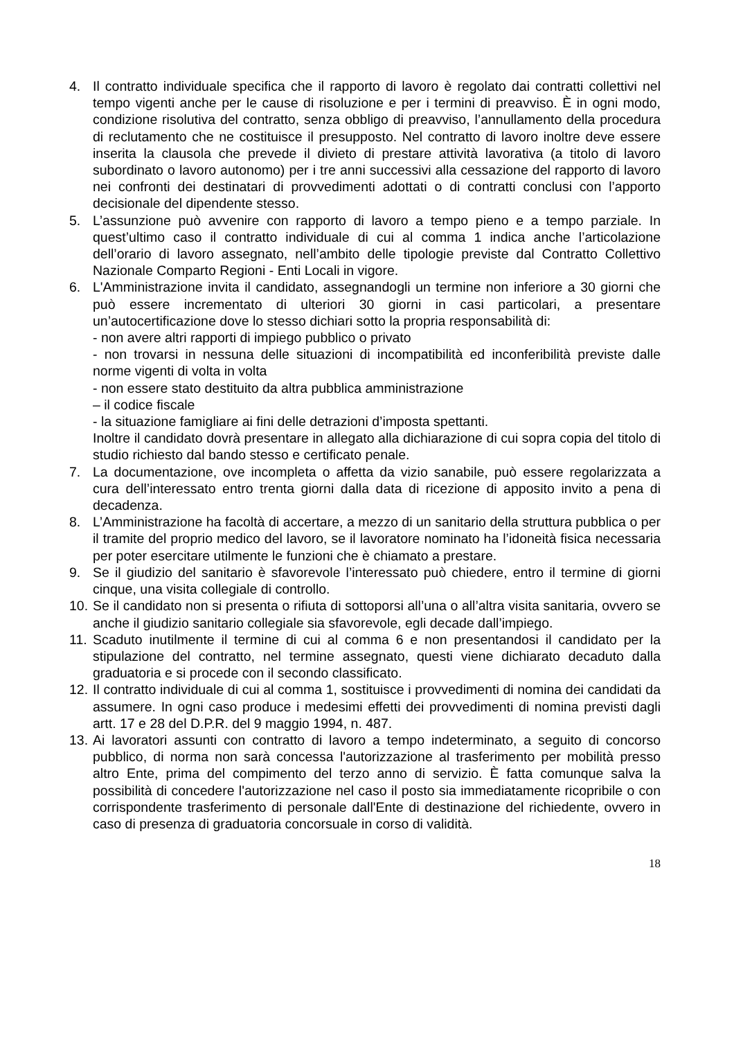4. Il contratto individuale specifica che il rapporto di lavoro è regolato dai contratti collettivi nel tempo vigenti anche per le cause di risoluzione e per i termini di preavviso. È in ogni modo, condizione risolutiva del contratto, senza obbligo di preavviso, l’annullamento della procedura di reclutamento che ne costituisce il presupposto. Nel contratto di lavoro inoltre deve essere inserita la clausola che prevede il divieto di prestare attività lavorativa (a titolo di lavoro subordinato o lavoro autonomo) per i tre anni successivi alla cessazione del rapporto di lavoro nei confronti dei destinatari di provvedimenti adottati o di contratti conclusi con l’apporto decisionale del dipendente stesso.
5. L’assunzione può avvenire con rapporto di lavoro a tempo pieno e a tempo parziale. In quest’ultimo caso il contratto individuale di cui al comma 1 indica anche l’articolazione dell’orario di lavoro assegnato, nell’ambito delle tipologie previste dal Contratto Collettivo Nazionale Comparto Regioni - Enti Locali in vigore.
6. L'Amministrazione invita il candidato, assegnandogli un termine non inferiore a 30 giorni che può essere incrementato di ulteriori 30 giorni in casi particolari, a presentare un’autocertificazione dove lo stesso dichiari sotto la propria responsabilità di:
- non avere altri rapporti di impiego pubblico o privato
- non trovarsi in nessuna delle situazioni di incompatibilità ed inconferibilità previste dalle norme vigenti di volta in volta
- non essere stato destituito da altra pubblica amministrazione
– il codice fiscale
- la situazione famigliare ai fini delle detrazioni d’imposta spettanti.
Inoltre il candidato dovrà presentare in allegato alla dichiarazione di cui sopra copia del titolo di studio richiesto dal bando stesso e certificato penale.
7. La documentazione, ove incompleta o affetta da vizio sanabile, può essere regolarizzata a cura dell’interessato entro trenta giorni dalla data di ricezione di apposito invito a pena di decadenza.
8. L’Amministrazione ha facoltà di accertare, a mezzo di un sanitario della struttura pubblica o per il tramite del proprio medico del lavoro, se il lavoratore nominato ha l’idoneità fisica necessaria per poter esercitare utilmente le funzioni che è chiamato a prestare.
9. Se il giudizio del sanitario è sfavorevole l’interessato può chiedere, entro il termine di giorni cinque, una visita collegiale di controllo.
10.
Se il candidato non si presenta o rifiuta di sottoporsi all’una o all’altra visita sanitaria, ovvero se anche il giudizio sanitario collegiale sia sfavorevole, egli decade dall’impiego.
11.
Scaduto inutilmente il termine di cui al comma 6 e non presentandosi il candidato per la stipulazione del contratto, nel termine assegnato, questi viene dichiarato decaduto dalla graduatoria e si procede con il secondo classificato.
12.
Il contratto individuale di cui al comma 1, sostituisce i provvedimenti di nomina dei candidati da assumere. In ogni caso produce i medesimi effetti dei provvedimenti di nomina previsti dagli artt. 17 e 28 del D.P.R. del 9 maggio 1994, n. 487.
13.
Ai lavoratori assunti con contratto di lavoro a tempo indeterminato, a seguito di concorso pubblico, di norma non sarà concessa l'autorizzazione al trasferimento per mobilità presso altro Ente, prima del compimento del terzo anno di servizio. È fatta comunque salva la possibilità di concedere l'autorizzazione nel caso il posto sia immediatamente ricopribile o con corrispondente trasferimento di personale dall'Ente di destinazione del richiedente, ovvero in caso di presenza di graduatoria concorsuale in corso di validità.
18